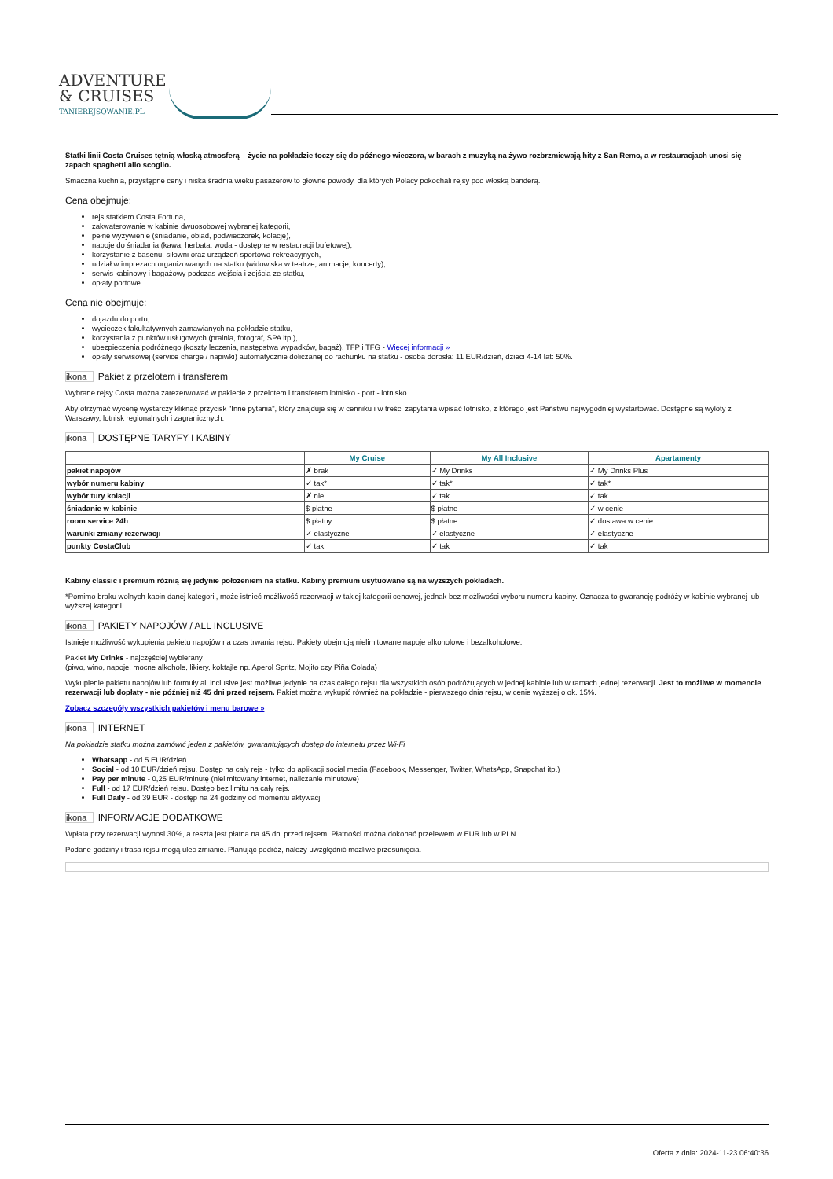ADVENTURE
& CRUISES
TANIEREJSOWANIE.PL
Statki linii Costa Cruises tętnią włoską atmosferą – życie na pokładzie toczy się do późnego wieczora, w barach z muzyką na żywo rozbrzmiewają hity z San Remo, a w restauracjach unosi się zapach spaghetti allo scoglio.
Smaczna kuchnia, przystępne ceny i niska średnia wieku pasażerów to główne powody, dla których Polacy pokochali rejsy pod włoską banderą.
Cena obejmuje:
rejs statkiem Costa Fortuna,
zakwaterowanie w kabinie dwuosobowej wybranej kategorii,
pełne wyżywienie (śniadanie, obiad, podwieczorek, kolację),
napoje do śniadania (kawa, herbata, woda - dostępne w restauracji bufetowej),
korzystanie z basenu, siłowni oraz urządzeń sportowo-rekreacyjnych,
udział w imprezach organizowanych na statku (widowiska w teatrze, animacje, koncerty),
serwis kabinowy i bagażowy podczas wejścia i zejścia ze statku,
opłaty portowe.
Cena nie obejmuje:
dojazdu do portu,
wycieczek fakultatywnych zamawianych na pokładzie statku,
korzystania z punktów usługowych (pralnia, fotograf, SPA itp.),
ubezpieczenia podróżnego (koszty leczenia, następstwa wypadków, bagaż), TFP i TFG - Więcej informacji »
opłaty serwisowej (service charge / napiwki) automatycznie doliczanej do rachunku na statku - osoba dorosła: 11 EUR/dzień, dzieci 4-14 lat: 50%.
ikona Pakiet z przelotem i transferem
Wybrane rejsy Costa można zarezerwować w pakiecie z przelotem i transferem lotnisko - port - lotnisko.
Aby otrzymać wycenę wystarczy kliknąć przycisk "Inne pytania", który znajduje się w cenniku i w treści zapytania wpisać lotnisko, z którego jest Państwu najwygodniej wystartować. Dostępne są wyloty z Warszawy, lotnisk regionalnych i zagranicznych.
ikona DOSTĘPNE TARYFY I KABINY
| | My Cruise | My All Inclusive | Apartamenty |
| --- | --- | --- | --- |
| pakiet napojów | ✗ brak | ✓ My Drinks | ✓ My Drinks Plus |
| wybór numeru kabiny | ✓ tak* | ✓ tak* | ✓ tak* |
| wybór tury kolacji | ✗ nie | ✓ tak | ✓ tak |
| śniadanie w kabinie | $ płatne | $ płatne | ✓ w cenie |
| room service 24h | $ płatny | $ płatne | ✓ dostawa w cenie |
| warunki zmiany rezerwacji | ✓ elastyczne | ✓ elastyczne | ✓ elastyczne |
| punkty CostaClub | ✓ tak | ✓ tak | ✓ tak |
Kabiny classic i premium różnią się jedynie położeniem na statku. Kabiny premium usytuowane są na wyższych pokładach.
*Pomimo braku wolnych kabin danej kategorii, może istnieć możliwość rezerwacji w takiej kategorii cenowej, jednak bez możliwości wyboru numeru kabiny. Oznacza to gwarancję podróży w kabinie wybranej lub wyższej kategorii.
ikona PAKIETY NAPOJÓW / ALL INCLUSIVE
Istnieje możliwość wykupienia pakietu napojów na czas trwania rejsu. Pakiety obejmują nielimitowane napoje alkoholowe i bezalkoholowe.
Pakiet My Drinks - najczęściej wybierany
(piwo, wino, napoje, mocne alkohole, likiery, koktajle np. Aperol Spritz, Mojito czy Piña Colada)
Wykupienie pakietu napojów lub formuły all inclusive jest możliwe jedynie na czas całego rejsu dla wszystkich osób podróżujących w jednej kabinie lub w ramach jednej rezerwacji. Jest to możliwe w momencie rezerwacji lub dopłaty - nie później niż 45 dni przed rejsem. Pakiet można wykupić również na pokładzie - pierwszego dnia rejsu, w cenie wyższej o ok. 15%.
Zobacz szczegóły wszystkich pakietów i menu barowe »
ikona INTERNET
Na pokładzie statku można zamówić jeden z pakietów, gwarantujących dostęp do internetu przez Wi-Fi
Whatsapp - od 5 EUR/dzień
Social - od 10 EUR/dzień rejsu. Dostęp na cały rejs - tylko do aplikacji social media (Facebook, Messenger, Twitter, WhatsApp, Snapchat itp.)
Pay per minute - 0,25 EUR/minutę (nielimitowany internet, naliczanie minutowe)
Full - od 17 EUR/dzień rejsu. Dostęp bez limitu na cały rejs.
Full Daily - od 39 EUR - dostęp na 24 godziny od momentu aktywacji
ikona INFORMACJE DODATKOWE
Wpłata przy rezerwacji wynosi 30%, a reszta jest płatna na 45 dni przed rejsem. Płatności można dokonać przelewem w EUR lub w PLN.
Podane godziny i trasa rejsu mogą ulec zmianie. Planując podróż, należy uwzględnić możliwe przesunięcia.
Oferta z dnia: 2024-11-23 06:40:36